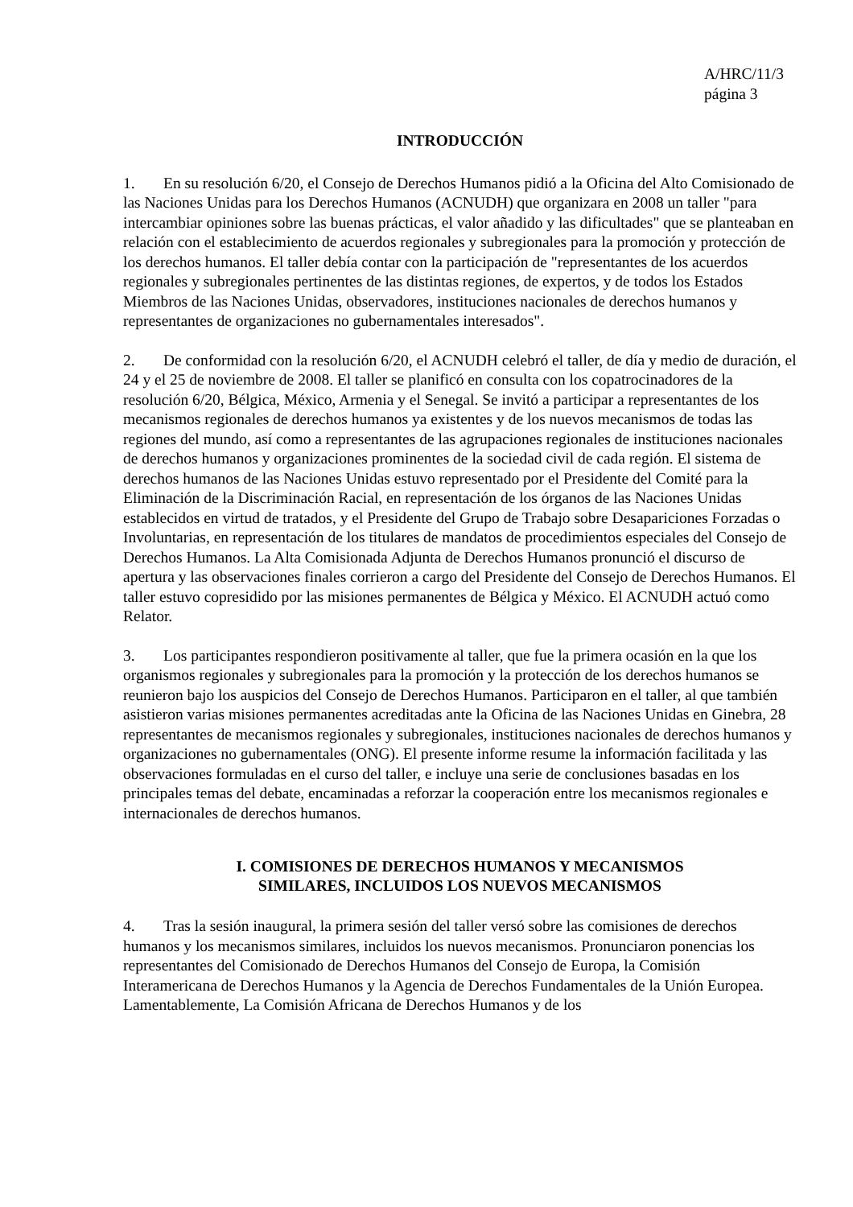A/HRC/11/3
página 3
INTRODUCCIÓN
1. En su resolución 6/20, el Consejo de Derechos Humanos pidió a la Oficina del Alto Comisionado de las Naciones Unidas para los Derechos Humanos (ACNUDH) que organizara en 2008 un taller "para intercambiar opiniones sobre las buenas prácticas, el valor añadido y las dificultades" que se planteaban en relación con el establecimiento de acuerdos regionales y subregionales para la promoción y protección de los derechos humanos. El taller debía contar con la participación de "representantes de los acuerdos regionales y subregionales pertinentes de las distintas regiones, de expertos, y de todos los Estados Miembros de las Naciones Unidas, observadores, instituciones nacionales de derechos humanos y representantes de organizaciones no gubernamentales interesados".
2. De conformidad con la resolución 6/20, el ACNUDH celebró el taller, de día y medio de duración, el 24 y el 25 de noviembre de 2008. El taller se planificó en consulta con los copatrocinadores de la resolución 6/20, Bélgica, México, Armenia y el Senegal. Se invitó a participar a representantes de los mecanismos regionales de derechos humanos ya existentes y de los nuevos mecanismos de todas las regiones del mundo, así como a representantes de las agrupaciones regionales de instituciones nacionales de derechos humanos y organizaciones prominentes de la sociedad civil de cada región. El sistema de derechos humanos de las Naciones Unidas estuvo representado por el Presidente del Comité para la Eliminación de la Discriminación Racial, en representación de los órganos de las Naciones Unidas establecidos en virtud de tratados, y el Presidente del Grupo de Trabajo sobre Desapariciones Forzadas o Involuntarias, en representación de los titulares de mandatos de procedimientos especiales del Consejo de Derechos Humanos. La Alta Comisionada Adjunta de Derechos Humanos pronunció el discurso de apertura y las observaciones finales corrieron a cargo del Presidente del Consejo de Derechos Humanos. El taller estuvo copresidido por las misiones permanentes de Bélgica y México. El ACNUDH actuó como Relator.
3. Los participantes respondieron positivamente al taller, que fue la primera ocasión en la que los organismos regionales y subregionales para la promoción y la protección de los derechos humanos se reunieron bajo los auspicios del Consejo de Derechos Humanos. Participaron en el taller, al que también asistieron varias misiones permanentes acreditadas ante la Oficina de las Naciones Unidas en Ginebra, 28 representantes de mecanismos regionales y subregionales, instituciones nacionales de derechos humanos y organizaciones no gubernamentales (ONG). El presente informe resume la información facilitada y las observaciones formuladas en el curso del taller, e incluye una serie de conclusiones basadas en los principales temas del debate, encaminadas a reforzar la cooperación entre los mecanismos regionales e internacionales de derechos humanos.
I. COMISIONES DE DERECHOS HUMANOS Y MECANISMOS
SIMILARES, INCLUIDOS LOS NUEVOS MECANISMOS
4. Tras la sesión inaugural, la primera sesión del taller versó sobre las comisiones de derechos humanos y los mecanismos similares, incluidos los nuevos mecanismos. Pronunciaron ponencias los representantes del Comisionado de Derechos Humanos del Consejo de Europa, la Comisión Interamericana de Derechos Humanos y la Agencia de Derechos Fundamentales de la Unión Europea. Lamentablemente, La Comisión Africana de Derechos Humanos y de los